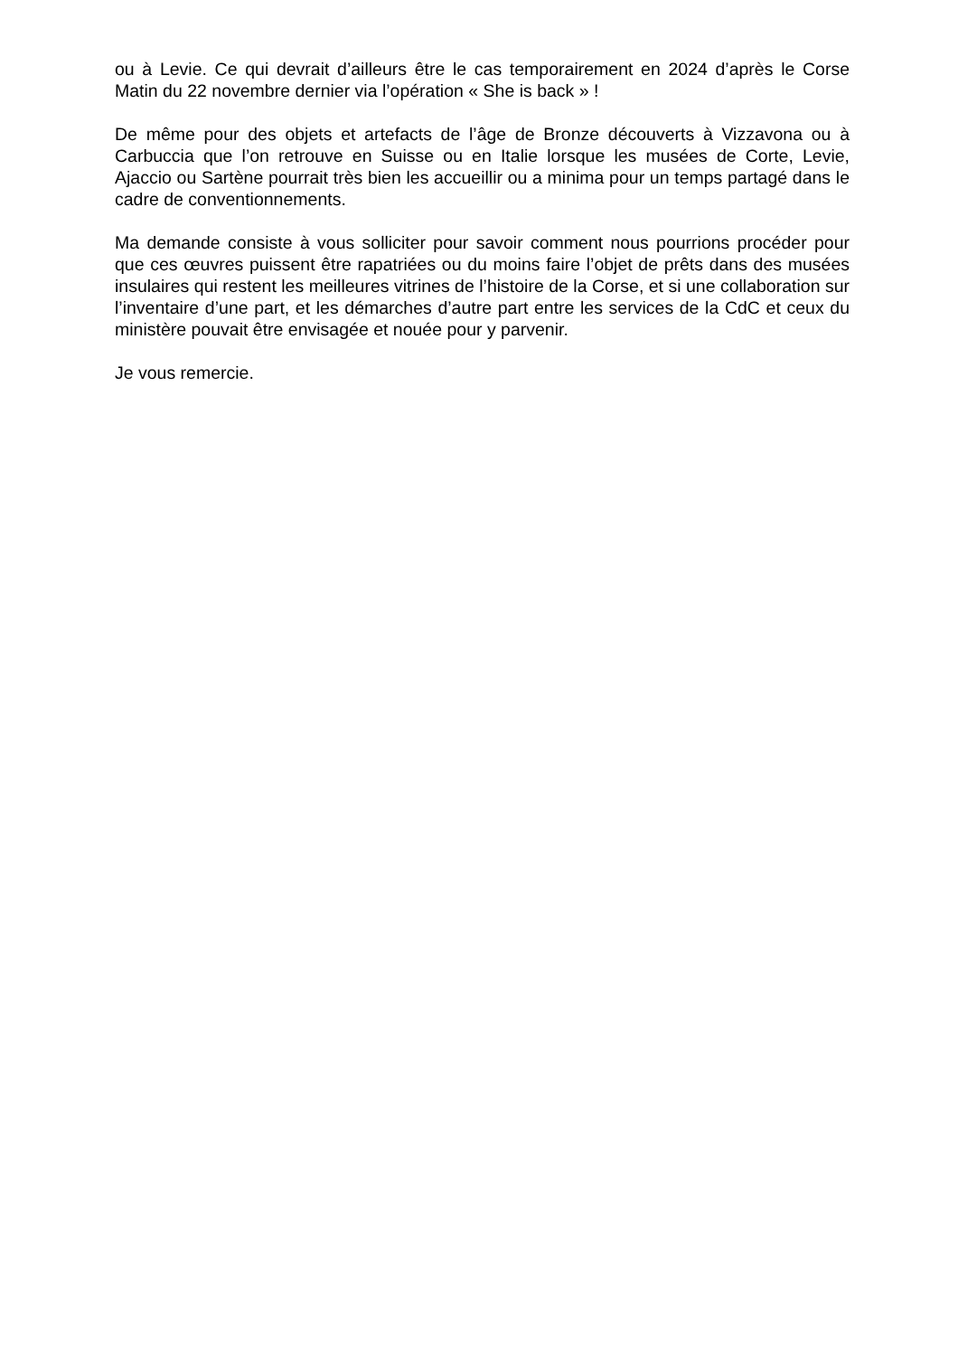ou à Levie. Ce qui devrait d’ailleurs être le cas temporairement en 2024 d’après le Corse Matin du 22 novembre dernier via l’opération « She is back » !
De même pour des objets et artefacts de l’âge de Bronze découverts à Vizzavona ou à Carbuccia que l’on retrouve en Suisse ou en Italie lorsque les musées de Corte, Levie, Ajaccio ou Sartène pourrait très bien les accueillir ou a minima pour un temps partagé dans le cadre de conventionnements.
Ma demande consiste à vous solliciter pour savoir comment nous pourrions procéder pour que ces œuvres puissent être rapatriées ou du moins faire l’objet de prêts dans des musées insulaires qui restent les meilleures vitrines de l’histoire de la Corse, et si une collaboration sur l’inventaire d’une part, et les démarches d’autre part entre les services de la CdC et ceux du ministère pouvait être envisagée et nouée pour y parvenir.
Je vous remercie.